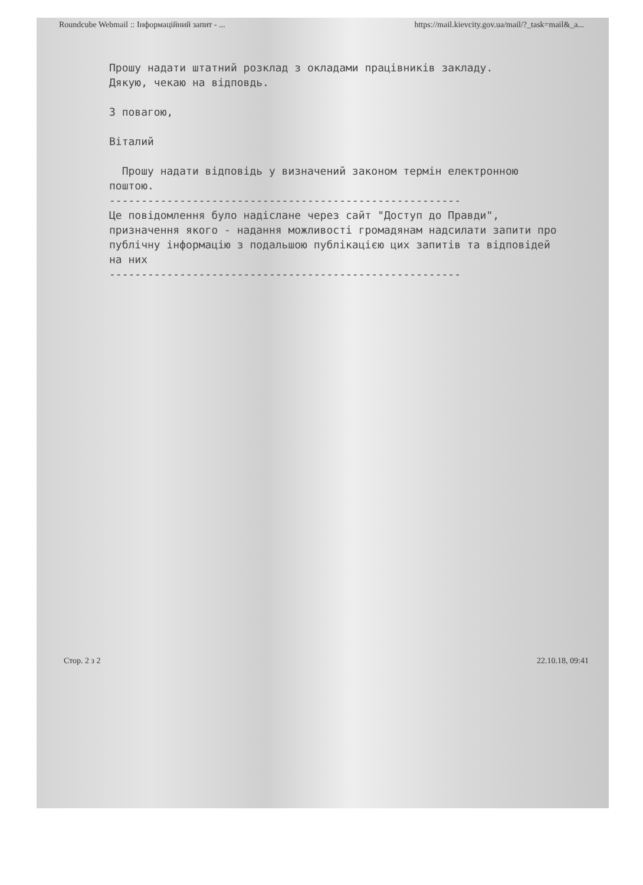Roundcube Webmail :: Інформаційний запит - ... https://mail.kievcity.gov.ua/mail/?_task=mail&_a...
Прошу надати штатний розклад з окладами працівників закладу.
Дякую, чекаю на відповдь.
З повагою,
Віталий
Прошу надати відповідь у визначений законом термін електронною поштою.
-------------------------------------------------------
Це повідомлення було надіслане через сайт "Доступ до Правди", призначення якого - надання можливості громадянам надсилати запити про публічну інформацію з подальшою публікацією цих запитів та відповідей на них
-------------------------------------------------------
Стор. 2 з 2 22.10.18, 09:41